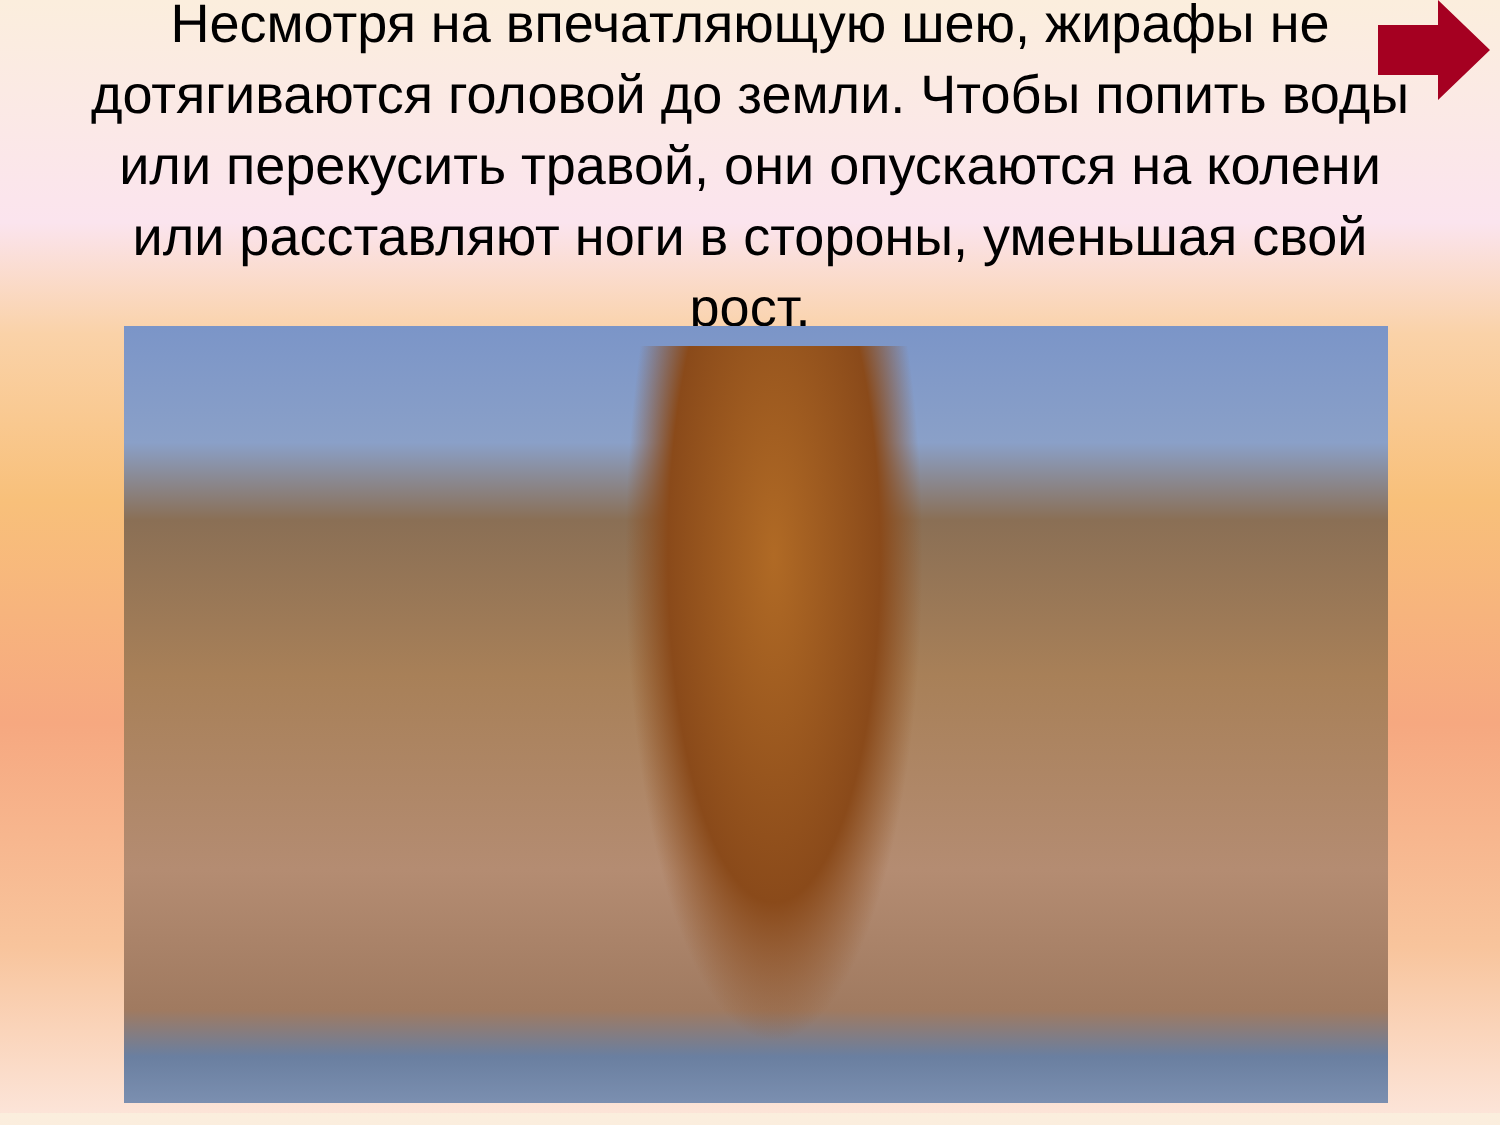Несмотря на впечатляющую шею, жирафы не дотягиваются головой до земли. Чтобы попить воды или перекусить травой, они опускаются на колени или расставляют ноги в стороны, уменьшая свой рост.